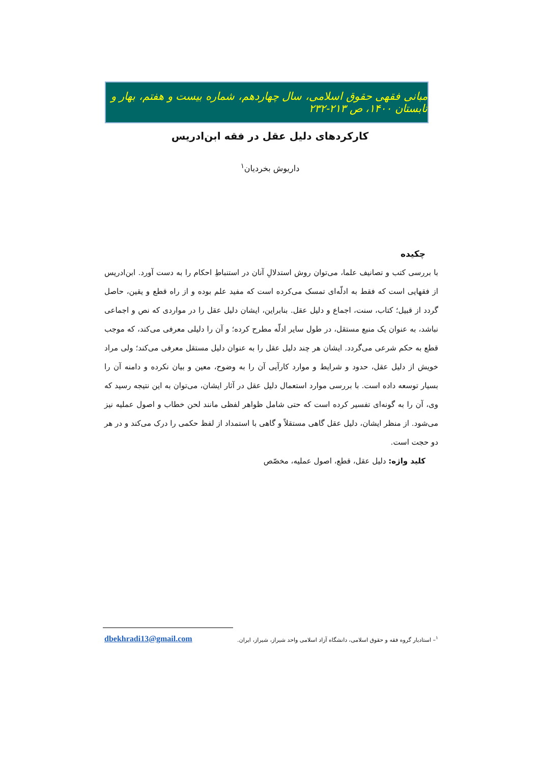مبانی فقهی حقوق اسلامی، سال چهاردهم، شماره بیست و هفتم، بهار و تابستان ۱۴۰۰، ص ۲۱۳-۲۳۲
کارکردهای دلیل عقل در فقه ابن‌ادریس
داریوش بخردیان<sup>۱</sup>
چکیده
با بررسی کتب و تصانیف علما، می‌توان روش استدلالِ آنان در استنباطِ احکام را به دست آورد. ابن‌ادریس از فقهایی است که فقط به ادلّه‌ای تمسک می‌کرده است که مفید علم بوده و از راه قطع و یقین، حاصل گردد از قبیل؛ کتاب، سنت، اجماع و دلیل عقل. بنابراین، ایشان دلیل عقل را در مواردی که نص و اجماعی نباشد، به عنوان یک منبع مستقل، در طول سایر ادلّه مطرح کرده؛ و آن را دلیلی معرفی می‌کند، که موجب قطع به حکم شرعی می‌گردد. ایشان هر چند دلیل عقل را به عنوان دلیل مستقل معرفی می‌کند؛ ولی مراد خویش از دلیل عقل، حدود و شرایط و موارد کارآیی آن را به وضوح، معین و بیان نکرده و دامنه آن را بسیار توسعه داده است. با بررسی موارد استعمال دلیل عقل در آثار ایشان، می‌توان به این نتیجه رسید که وی، آن را به گونه‌ای تفسیر کرده است که حتی شامل ظواهر لفظی مانند لحن خطاب و اصول عملیه نیز می‌شود. از منظر ایشان، دلیل عقل گاهی مستقلاً و گاهی با استمداد از لفظ حکمی را درک می‌کند و در هر دو حجت است.
کلید واژه: دلیل عقل، قطع، اصول عملیه، مخصّص
<sup>۱</sup>– استادیار گروه فقه و حقوق اسلامی، دانشگاه آزاد اسلامی واحد شیراز، شیراز، ایران. dbekhradi13@gmail.com